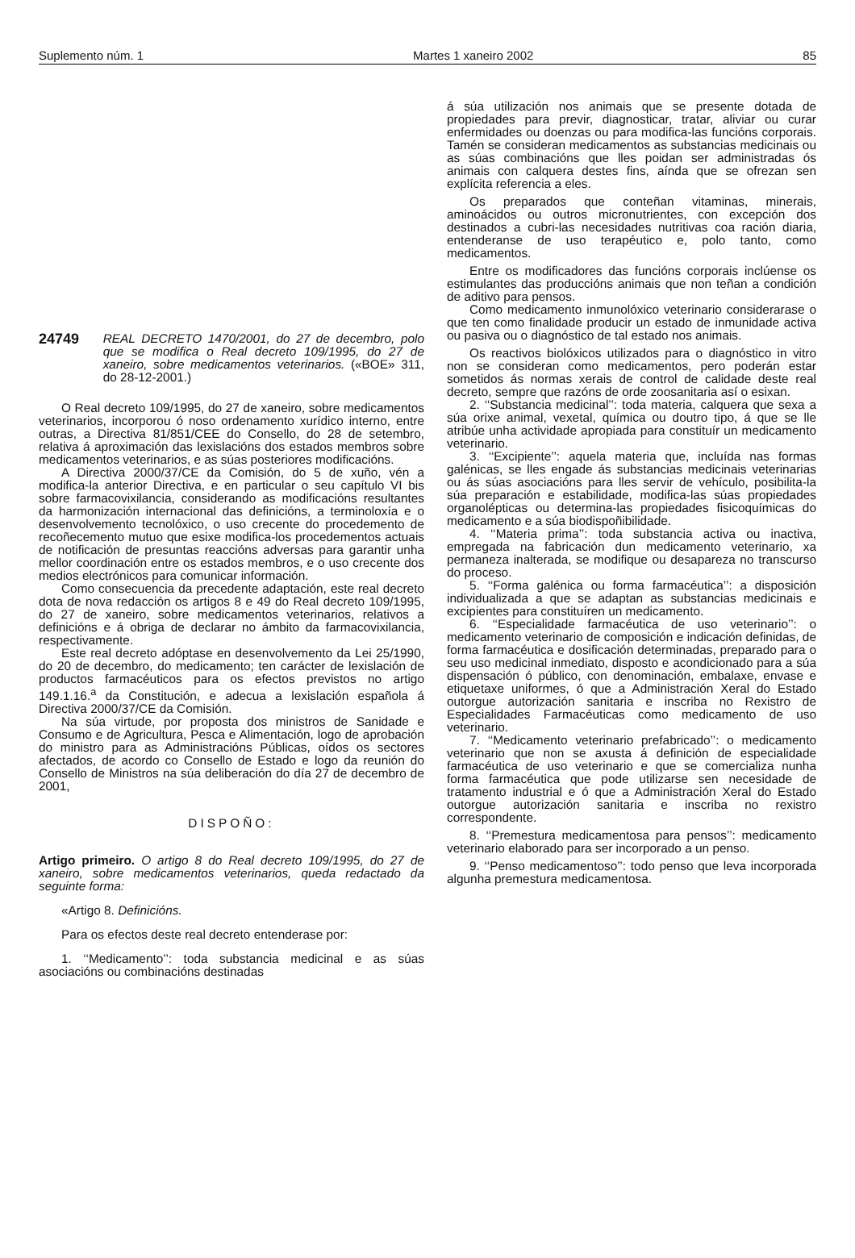Suplemento núm. 1 Martes 1 xaneiro 2002 85
24749
REAL DECRETO 1470/2001, do 27 de decembro, polo que se modifica o Real decreto 109/1995, do 27 de xaneiro, sobre medicamentos veterinarios. («BOE» 311, do 28-12-2001.)
O Real decreto 109/1995, do 27 de xaneiro, sobre medicamentos veterinarios, incorporou ó noso ordenamento xurídico interno, entre outras, a Directiva 81/851/CEE do Consello, do 28 de setembro, relativa á aproximación das lexislacións dos estados membros sobre medicamentos veterinarios, e as súas posteriores modificacións.
A Directiva 2000/37/CE da Comisión, do 5 de xuño, vén a modifica-la anterior Directiva, e en particular o seu capítulo VI bis sobre farmacovixilancia, considerando as modificacións resultantes da harmonización internacional das definicións, a terminoloxía e o desenvolvemento tecnolóxico, o uso crecente do procedemento de recoñecemento mutuo que esixe modifica-los procedementos actuais de notificación de presuntas reaccións adversas para garantir unha mellor coordinación entre os estados membros, e o uso crecente dos medios electrónicos para comunicar información.
Como consecuencia da precedente adaptación, este real decreto dota de nova redacción os artigos 8 e 49 do Real decreto 109/1995, do 27 de xaneiro, sobre medicamentos veterinarios, relativos a definicións e á obriga de declarar no ámbito da farmacovixilancia, respectivamente.
Este real decreto adóptase en desenvolvemento da Lei 25/1990, do 20 de decembro, do medicamento; ten carácter de lexislación de productos farmacéuticos para os efectos previstos no artigo 149.1.16.<sup>a</sup> da Constitución, e adecua a lexislación española á Directiva 2000/37/CE da Comisión.
Na súa virtude, por proposta dos ministros de Sanidade e Consumo e de Agricultura, Pesca e Alimentación, logo de aprobación do ministro para as Administracións Públicas, oídos os sectores afectados, de acordo co Consello de Estado e logo da reunión do Consello de Ministros na súa deliberación do día 27 de decembro de 2001,
DISPOÑO:
Artigo primeiro. O artigo 8 do Real decreto 109/1995, do 27 de xaneiro, sobre medicamentos veterinarios, queda redactado da seguinte forma:
«Artigo 8. Definicións.
Para os efectos deste real decreto entenderase por:
1. ‘‘Medicamento’’: toda substancia medicinal e as súas asociacións ou combinacións destinadas
á súa utilización nos animais que se presente dotada de propiedades para previr, diagnosticar, tratar, aliviar ou curar enfermidades ou doenzas ou para modifica-las funcións corporais. Tamén se consideran medicamentos as substancias medicinais ou as súas combinacións que lles poidan ser administradas ós animais con calquera destes fins, aínda que se ofrezan sen explícita referencia a eles.
Os preparados que conteñan vitaminas, minerais, aminoácidos ou outros micronutrientes, con excepción dos destinados a cubri-las necesidades nutritivas coa ración diaria, entenderanse de uso terapéutico e, polo tanto, como medicamentos.
Entre os modificadores das funcións corporais inclúense os estimulantes das produccións animais que non teñan a condición de aditivo para pensos.
Como medicamento inmunolóxico veterinario considerarase o que ten como finalidade producir un estado de inmunidade activa ou pasiva ou o diagnóstico de tal estado nos animais.
Os reactivos biolóxicos utilizados para o diagnóstico in vitro non se consideran como medicamentos, pero poderán estar sometidos ás normas xerais de control de calidade deste real decreto, sempre que razóns de orde zoosanitaria así o esixan.
2. ‘‘Substancia medicinal’’: toda materia, calquera que sexa a súa orixe animal, vexetal, química ou doutro tipo, á que se lle atribúe unha actividade apropiada para constituír un medicamento veterinario.
3. ‘‘Excipiente’’: aquela materia que, incluída nas formas galénicas, se lles engade ás substancias medicinais veterinarias ou ás súas asociacións para lles servir de vehículo, posibilita-la súa preparación e estabilidade, modifica-las súas propiedades organolépticas ou determina-las propiedades fisicoquímicas do medicamento e a súa biodispoñibilidade.
4. ‘‘Materia prima’’: toda substancia activa ou inactiva, empregada na fabricación dun medicamento veterinario, xa permaneza inalterada, se modifique ou desapareza no transcurso do proceso.
5. ‘‘Forma galénica ou forma farmacéutica’’: a disposición individualizada a que se adaptan as substancias medicinais e excipientes para constituíren un medicamento.
6. ‘‘Especialidade farmacéutica de uso veterinario’’: o medicamento veterinario de composición e indicación definidas, de forma farmacéutica e dosificación determinadas, preparado para o seu uso medicinal inmediato, disposto e acondicionado para a súa dispensación ó público, con denominación, embalaxe, envase e etiquetaxe uniformes, ó que a Administración Xeral do Estado outorgue autorización sanitaria e inscriba no Rexistro de Especialidades Farmacéuticas como medicamento de uso veterinario.
7. ‘‘Medicamento veterinario prefabricado’’: o medicamento veterinario que non se axusta á definición de especialidade farmacéutica de uso veterinario e que se comercializa nunha forma farmacéutica que pode utilizarse sen necesidade de tratamento industrial e ó que a Administración Xeral do Estado outorgue autorización sanitaria e inscriba no rexistro correspondente.
8. ‘‘Premestura medicamentosa para pensos’’: medicamento veterinario elaborado para ser incorporado a un penso.
9. ‘‘Penso medicamentoso’’: todo penso que leva incorporada algunha premestura medicamentosa.